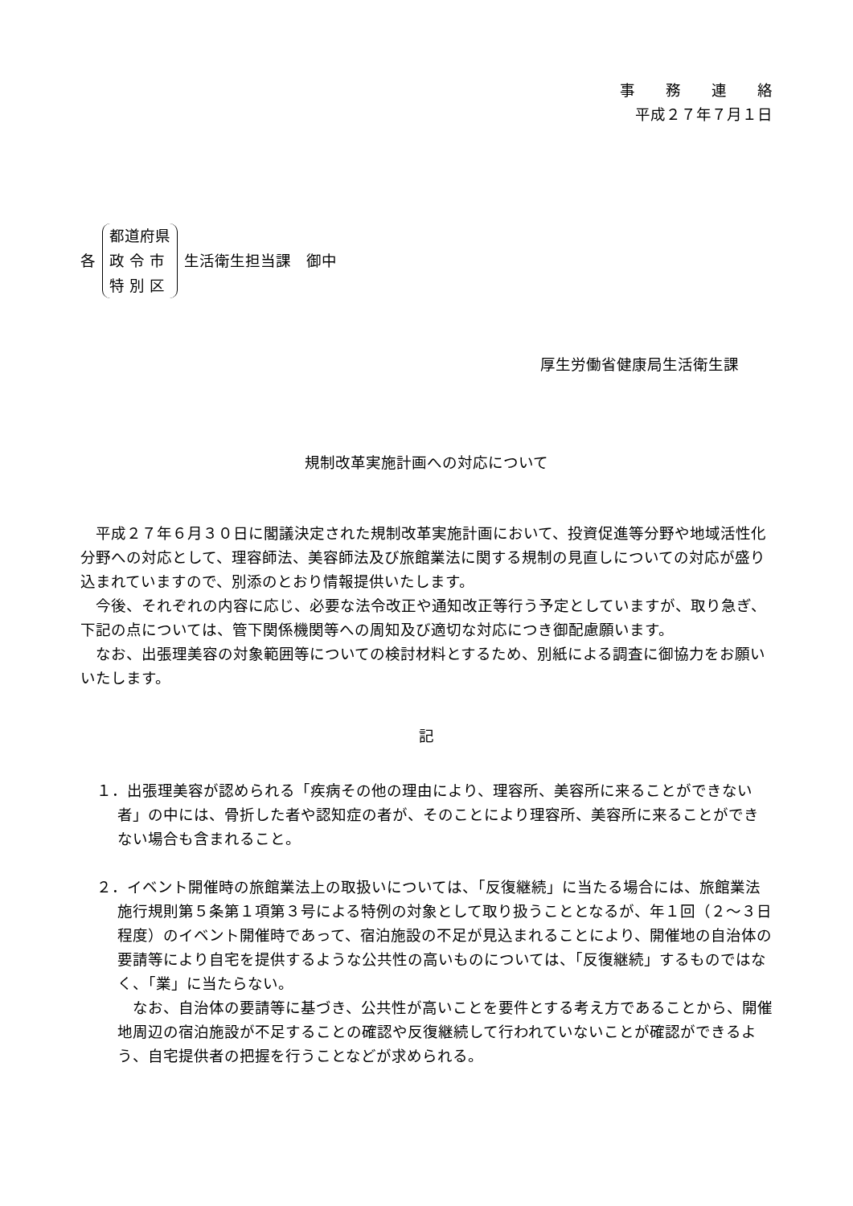事　　務　　連　　絡
平成２７年７月１日
各
都道府県
政 令 市
特 別 区
生活衛生担当課　御中
厚生労働省健康局生活衛生課
規制改革実施計画への対応について
平成２７年６月３０日に閣議決定された規制改革実施計画において、投資促進等分野や地域活性化分野への対応として、理容師法、美容師法及び旅館業法に関する規制の見直しについての対応が盛り込まれていますので、別添のとおり情報提供いたします。
今後、それぞれの内容に応じ、必要な法令改正や通知改正等行う予定としていますが、取り急ぎ、下記の点については、管下関係機関等への周知及び適切な対応につき御配慮願います。
なお、出張理美容の対象範囲等についての検討材料とするため、別紙による調査に御協力をお願いいたします。
記
１．出張理美容が認められる「疾病その他の理由により、理容所、美容所に来ることができない者」の中には、骨折した者や認知症の者が、そのことにより理容所、美容所に来ることができない場合も含まれること。
２．イベント開催時の旅館業法上の取扱いについては、「反復継続」に当たる場合には、旅館業法施行規則第５条第１項第３号による特例の対象として取り扱うこととなるが、年１回（２～３日程度）のイベント開催時であって、宿泊施設の不足が見込まれることにより、開催地の自治体の要請等により自宅を提供するような公共性の高いものについては、「反復継続」するものではなく、「業」に当たらない。
なお、自治体の要請等に基づき、公共性が高いことを要件とする考え方であることから、開催地周辺の宿泊施設が不足することの確認や反復継続して行われていないことが確認ができるよう、自宅提供者の把握を行うことなどが求められる。